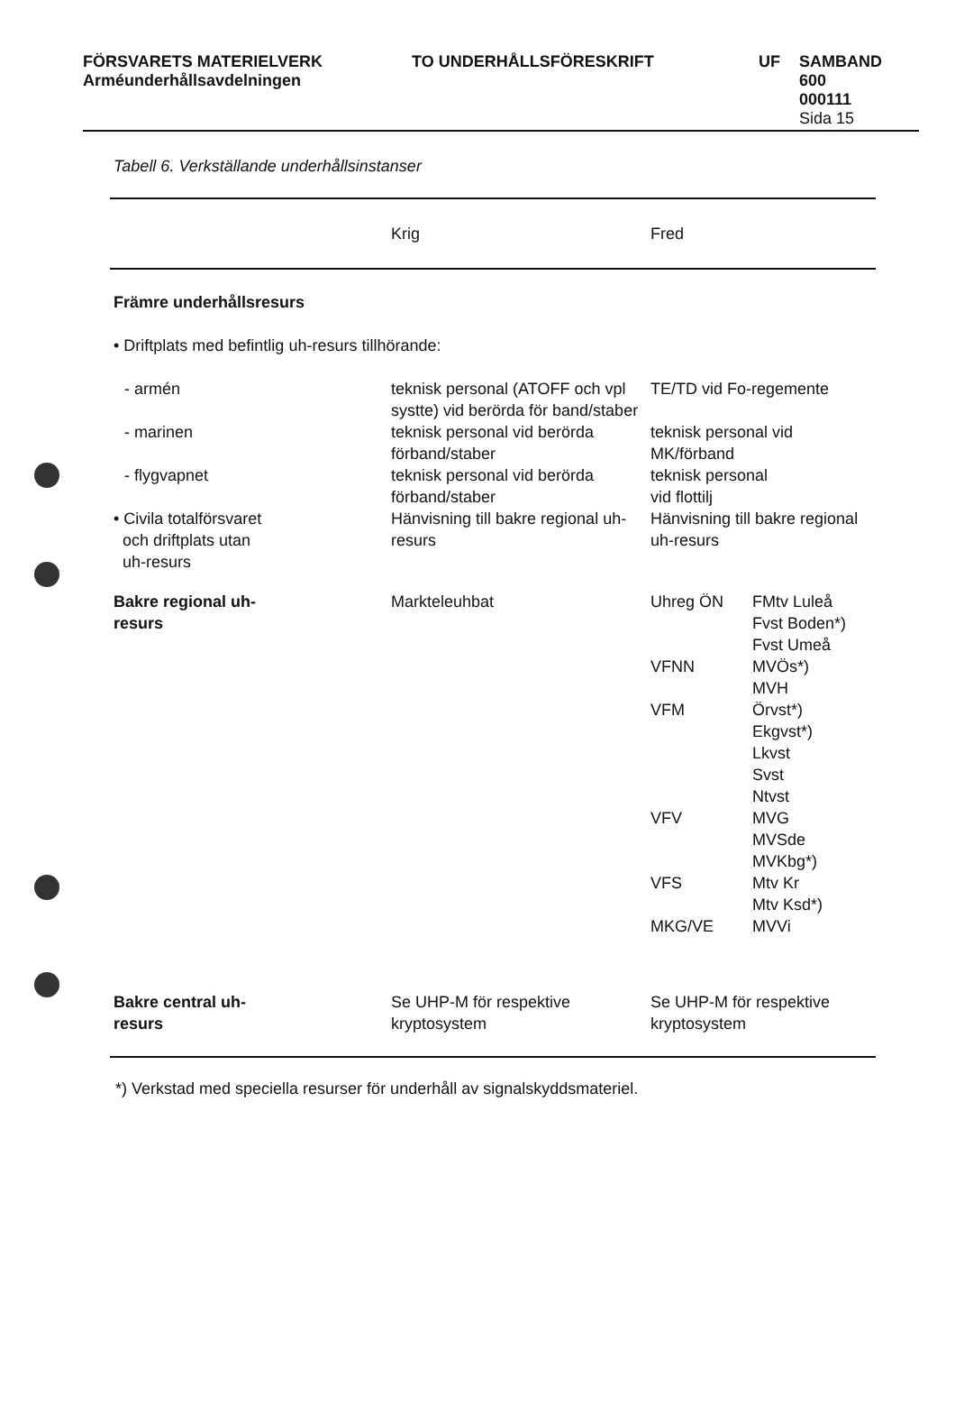FÖRSVARETS MATERIELVERK
Arméunderhållsavdelningen
TO UNDERHÅLLSFÖRESKRIFT UF SAMBAND
600
000111
Sida 15
Tabell 6. Verkställande underhållsinstanser
| | Krig | Fred | |
| --- | --- | --- | --- |
| Främre underhållsresurs | | | |
| • Driftplats med befintlig uh-resurs tillhörande: | | | |
| - armén | teknisk personal (ATOFF och vpl systte) vid berörda för band/staber | TE/TD vid Fo-regemente | |
| - marinen | teknisk personal vid berörda förband/staber | teknisk personal vid MK/förband | |
| - flygvapnet | teknisk personal vid berörda förband/staber | teknisk personal vid flottilj | |
| • Civila totalförsvaret och driftplats utan uh-resurs | Hänvisning till bakre regional uh-resurs | Hänvisning till bakre regional uh-resurs | |
| Bakre regional uh- resurs | Markteleuhbat | Uhreg ÖN | FMtv Luleå Fvst Boden*) Fvst Umeå |
| | | VFNN | MVÖs*) MVH |
| | | VFM | Örvst*) Ekgvst*) Lkvst Svst Ntvst |
| | | VFV | MVG MVSde MVKbg*) |
| | | VFS MKG/VE | Mtv Kr Mtv Ksd*) MVVi |
| Bakre central uh- resurs | Se UHP-M för respektive kryptosystem | Se UHP-M för respektive kryptosystem | |
*) Verkstad med speciella resurser för underhåll av signalskyddsmateriel.